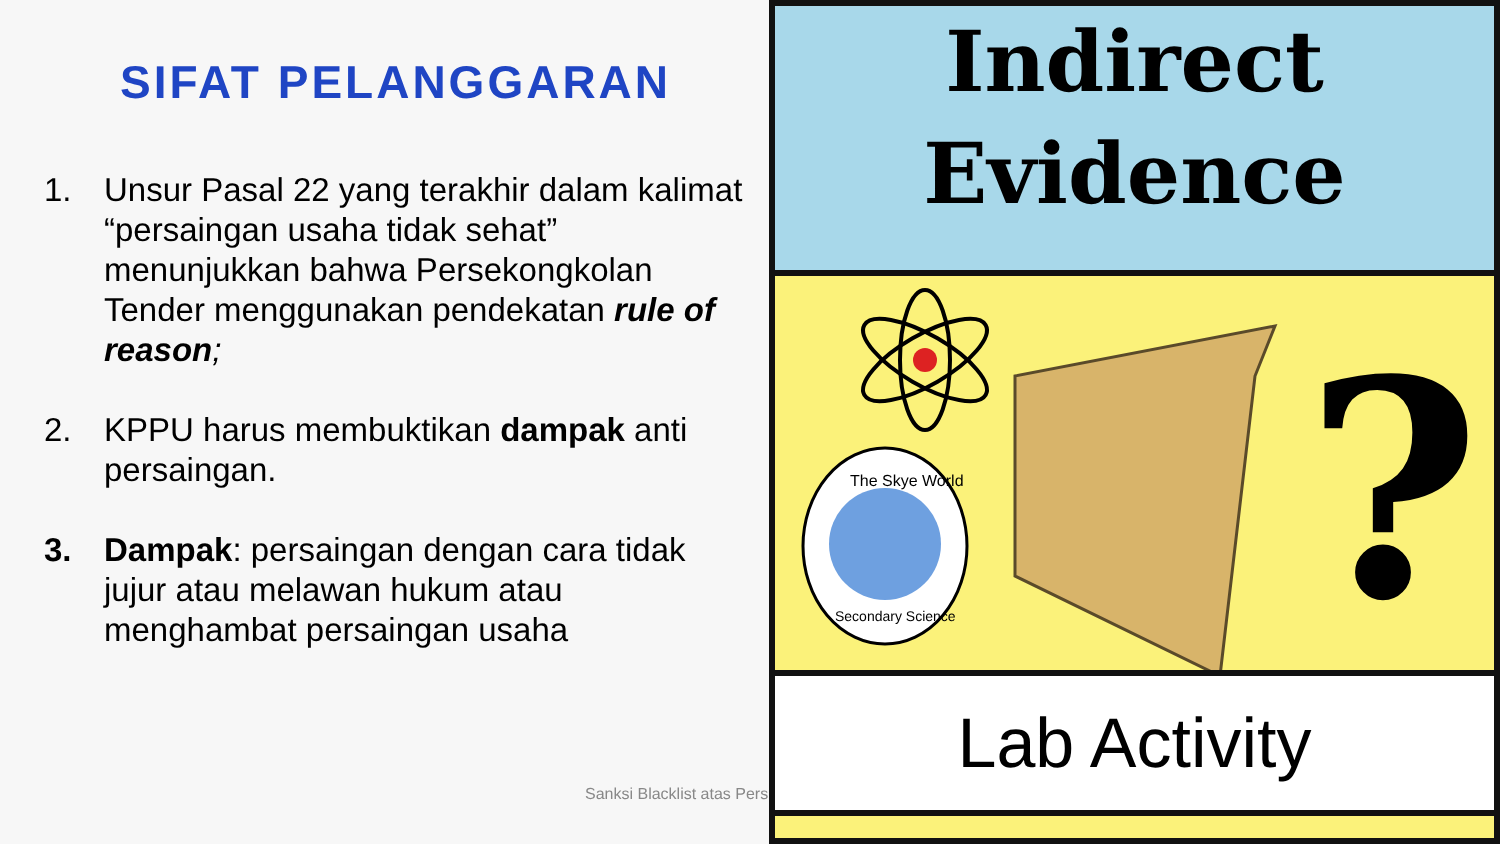SIFAT PELANGGARAN
1. Unsur Pasal 22 yang terakhir dalam kalimat “persaingan usaha tidak sehat” menunjukkan bahwa Persekongkolan Tender menggunakan pendekatan rule of reason;
2. KPPU harus membuktikan dampak anti persaingan.
3. Dampak: persaingan dengan cara tidak jujur atau melawan hukum atau menghambat persaingan usaha
Sanksi Blacklist atas Pers
Indirect
Evidence
The Skye World
Secondary Science
?
Lab Activity